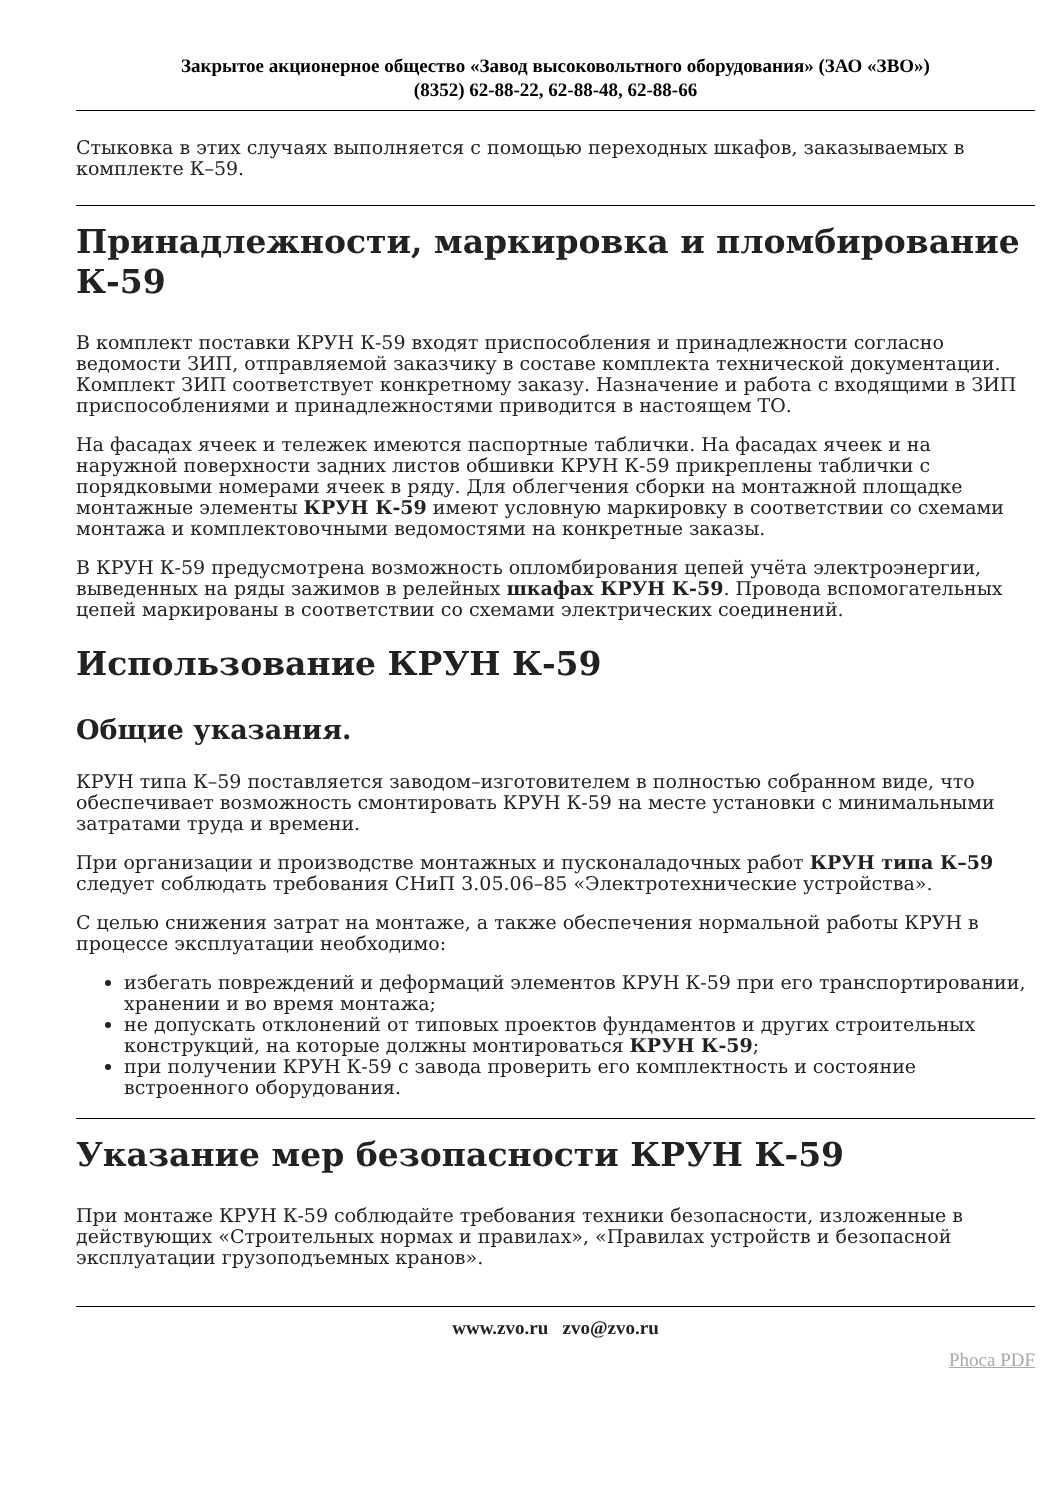Закрытое акционерное общество «Завод высоковольтного оборудования» (ЗАО «ЗВО»)
(8352) 62-88-22, 62-88-48, 62-88-66
Стыковка в этих случаях выполняется с помощью переходных шкафов, заказываемых в комплекте К–59.
Принадлежности, маркировка и пломбирование К-59
В комплект поставки КРУН К-59 входят приспособления и принадлежности согласно ведомости ЗИП, отправляемой заказчику в составе комплекта технической документации. Комплект ЗИП соответствует конкретному заказу. Назначение и работа с входящими в ЗИП приспособлениями и принадлежностями приводится в настоящем ТО.
На фасадах ячеек и тележек имеются паспортные таблички. На фасадах ячеек и на наружной поверхности задних листов обшивки КРУН К-59 прикреплены таблички с порядковыми номерами ячеек в ряду. Для облегчения сборки на монтажной площадке монтажные элементы КРУН К-59 имеют условную маркировку в соответствии со схемами монтажа и комплектовочными ведомостями на конкретные заказы.
В КРУН К-59 предусмотрена возможность опломбирования цепей учёта электроэнергии, выведенных на ряды зажимов в релейных шкафах КРУН К-59. Провода вспомогательных цепей маркированы в соответствии со схемами электрических соединений.
Использование КРУН К-59
Общие указания.
КРУН типа К–59 поставляется заводом–изготовителем в полностью собранном виде, что обеспечивает возможность смонтировать КРУН К-59 на месте установки с минимальными затратами труда и времени.
При организации и производстве монтажных и пусконаладочных работ КРУН типа К–59 следует соблюдать требования СНиП 3.05.06–85 «Электротехнические устройства».
С целью снижения затрат на монтаже, а также обеспечения нормальной работы КРУН в процессе эксплуатации необходимо:
избегать повреждений и деформаций элементов КРУН К-59 при его транспортировании, хранении и во время монтажа;
не допускать отклонений от типовых проектов фундаментов и других строительных конструкций, на которые должны монтироваться КРУН К-59;
при получении КРУН К-59 с завода проверить его комплектность и состояние встроенного оборудования.
Указание мер безопасности КРУН К-59
При монтаже КРУН К-59 соблюдайте требования техники безопасности, изложенные в действующих «Строительных нормах и правилах», «Правилах устройств и безопасной эксплуатации грузоподъемных кранов».
www.zvo.ru zvo@zvo.ru
Phoca PDF